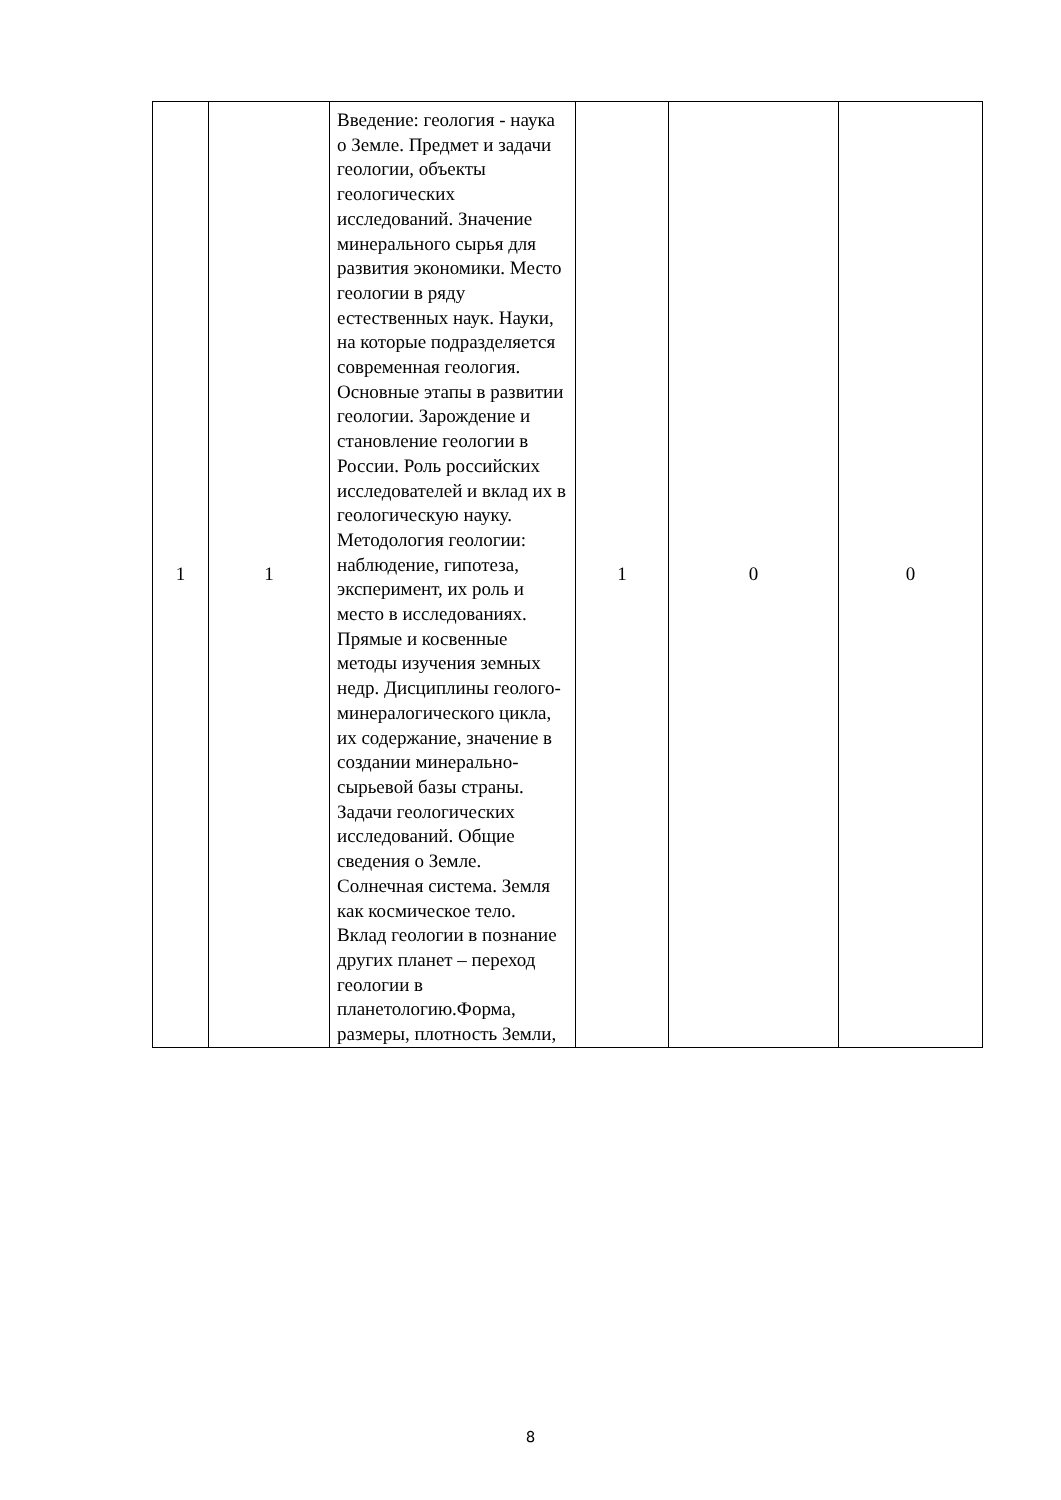| 1 | 1 | Введение: геология - наука о Земле. Предмет и задачи геологии, объекты геологических исследований. Значение минерального сырья для развития экономики. Место геологии в ряду естественных наук. Науки, на которые подразделяется современная геология. Основные этапы в развитии геологии. Зарождение и становление геологии в России. Роль российских исследователей и вклад их в геологическую науку. Методология геологии: наблюдение, гипотеза, эксперимент, их роль и место в исследованиях. Прямые и косвенные методы изучения земных недр. Дисциплины геолого-минералогического цикла, их содержание, значение в создании минерально-сырьевой базы страны. Задачи геологических исследований. Общие сведения о Земле. Солнечная система. Земля как космическое тело. Вклад геологии в познание других планет – переход геологии в планетологию.Форма, размеры, плотность Земли, | 1 | 0 | 0 |
8